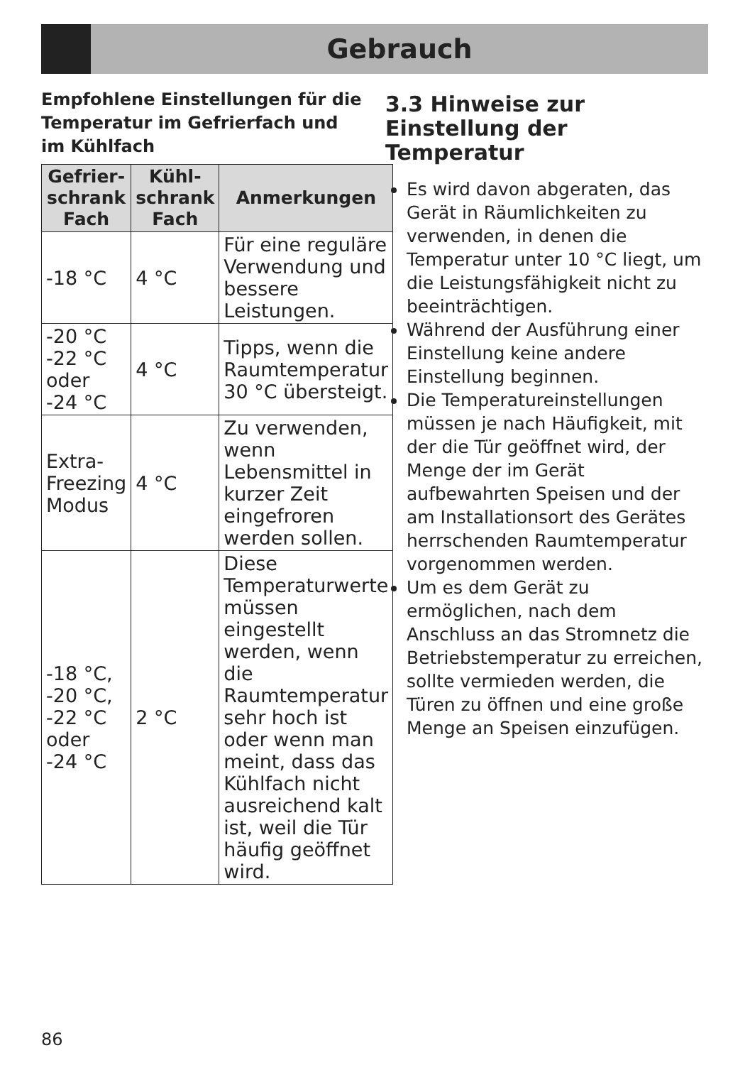Gebrauch
Empfohlene Einstellungen für die Temperatur im Gefrierfach und im Kühlfach
| Gefrier-schrank Fach | Kühl-schrank Fach | Anmerkungen |
| --- | --- | --- |
| -18 °C | 4 °C | Für eine reguläre Verwendung und bessere Leistungen. |
| -20 °C -22 °C oder -24 °C | 4 °C | Tipps, wenn die Raumtemperatur 30 °C übersteigt. |
| Extra-Freezing Modus | 4 °C | Zu verwenden, wenn Lebensmittel in kurzer Zeit eingefroren werden sollen. |
| -18 °C, -20 °C, -22 °C oder -24 °C | 2 °C | Diese Temperaturwerte müssen eingestellt werden, wenn die Raumtemperatur sehr hoch ist oder wenn man meint, dass das Kühlfach nicht ausreichend kalt ist, weil die Tür häufig geöffnet wird. |
3.3 Hinweise zur Einstellung der Temperatur
Es wird davon abgeraten, das Gerät in Räumlichkeiten zu verwenden, in denen die Temperatur unter 10 °C liegt, um die Leistungsfähigkeit nicht zu beeinträchtigen.
Während der Ausführung einer Einstellung keine andere Einstellung beginnen.
Die Temperatureinstellungen müssen je nach Häufigkeit, mit der die Tür geöffnet wird, der Menge der im Gerät aufbewahrten Speisen und der am Installationsort des Gerätes herrschenden Raumtemperatur vorgenommen werden.
Um es dem Gerät zu ermöglichen, nach dem Anschluss an das Stromnetz die Betriebstemperatur zu erreichen, sollte vermieden werden, die Türen zu öffnen und eine große Menge an Speisen einzufügen.
86